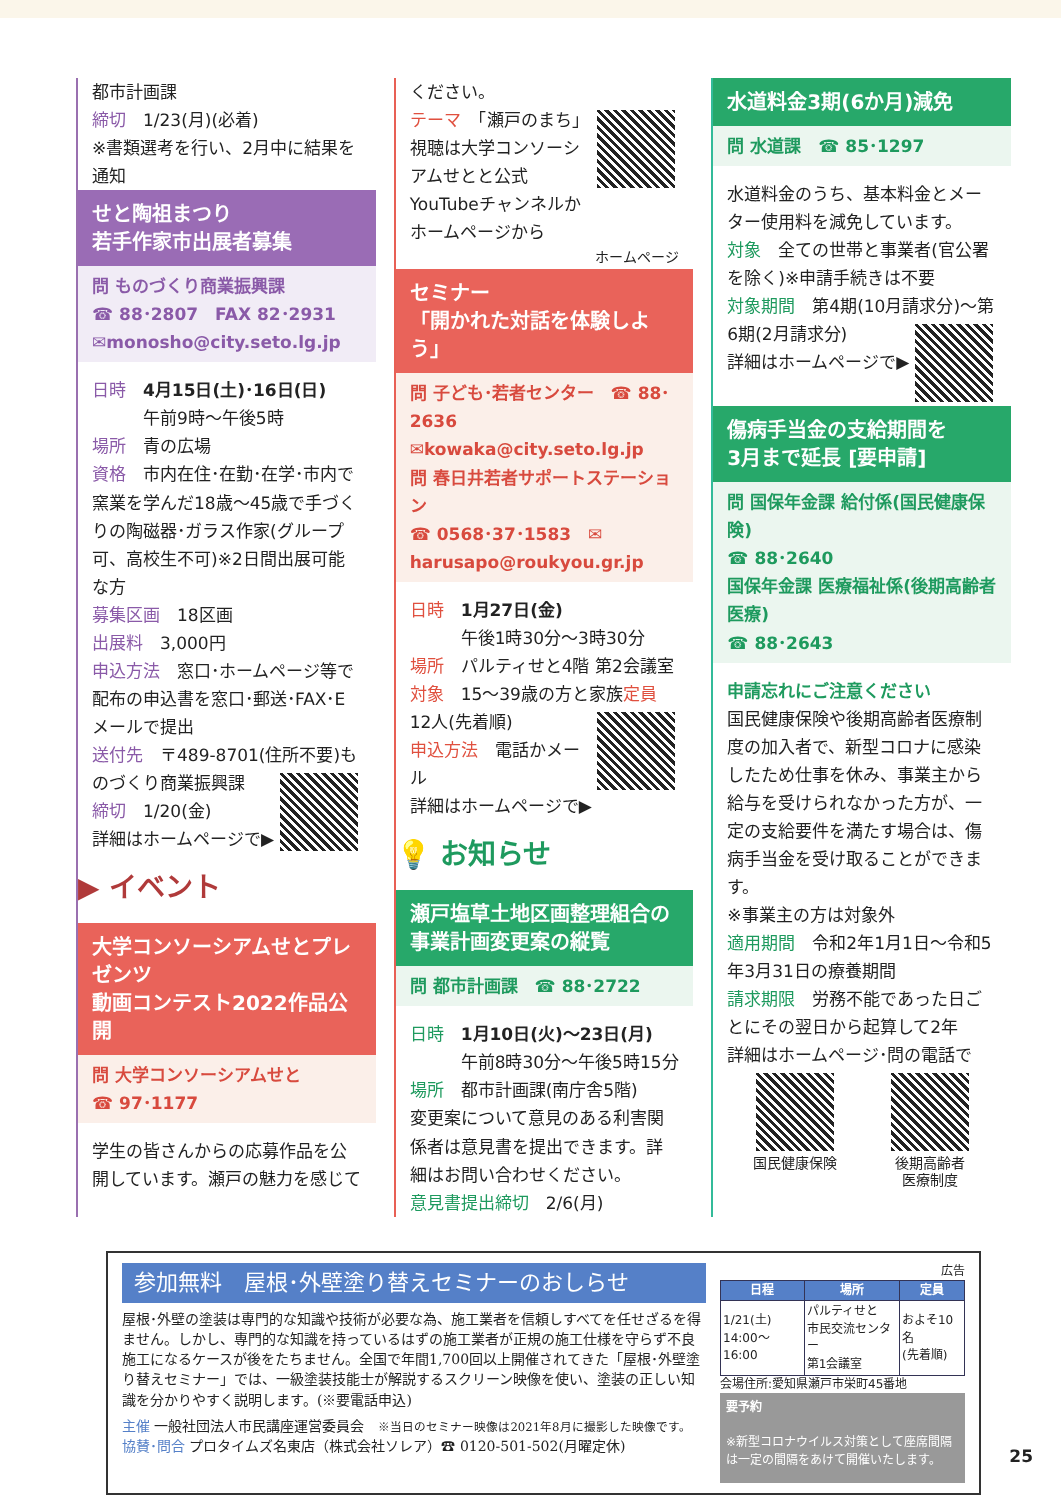都市計画課
締切　1/23(月)(必着)
※書類選考を行い、2月中に結果を通知
せと陶祖まつり
若手作家市出展者募集
問 ものづくり商業振興課
☎ 88･2807　FAX 82･2931
✉monosho@city.seto.lg.jp
日時　4月15日(土)･16日(日)
　　　午前9時～午後5時
場所　青の広場
資格　市内在住･在勤･在学･市内で窯業を学んだ18歳～45歳で手づくりの陶磁器･ガラス作家(グループ可、高校生不可)※2日間出展可能な方
募集区画　18区画
出展料　3,000円
申込方法　窓口･ホームページ等で配布の申込書を窓口･郵送･FAX･Eメールで提出
送付先　〒489-8701(住所不要)
ものづくり商業振興課
締切　1/20(金)
詳細はホームページで▶
▶ イベント
大学コンソーシアムせとプレゼンツ
動画コンテスト2022作品公開
問 大学コンソーシアムせと
☎ 97･1177
学生の皆さんからの応募作品を公開しています。瀬戸の魅力を感じて
ください。
テーマ　「瀬戸のまち」
視聴は大学コンソーシアムせとと公式YouTubeチャンネルかホームページから
ホームページ
セミナー
「開かれた対話を体験しよう」
問 子ども･若者センター　☎ 88･2636
✉kowaka@city.seto.lg.jp
問 春日井若者サポートステーション
☎ 0568･37･1583　✉ harusapo@roukyou.gr.jp
日時　1月27日(金)
　　　午後1時30分～3時30分
場所　パルティせと4階 第2会議室
対象　15～39歳の方と家族
定員　12人(先着順)
申込方法　電話かメール
詳細はホームページで▶
💡 お知らせ
瀬戸塩草土地区画整理組合の事業計画変更案の縦覧
問 都市計画課　☎ 88･2722
日時　1月10日(火)～23日(月)
　　　午前8時30分～午後5時15分
場所　都市計画課(南庁舎5階)
変更案について意見のある利害関係者は意見書を提出できます。詳細はお問い合わせください。
意見書提出締切　2/6(月)
水道料金3期(6か月)減免
問 水道課　☎ 85･1297
水道料金のうち、基本料金とメーター使用料を減免しています。
対象　全ての世帯と事業者(官公署を除く)※申請手続きは不要
対象期間　第4期(10月請求分)～
第6期(2月請求分)
詳細はホームページで▶
傷病手当金の支給期間を
3月まで延長 [要申請]
問 国保年金課 給付係(国民健康保険)
☎ 88･2640
国保年金課 医療福祉係(後期高齢者医療)
☎ 88･2643
申請忘れにご注意ください
国民健康保険や後期高齢者医療制度の加入者で、新型コロナに感染したため仕事を休み、事業主から給与を受けられなかった方が、一定の支給要件を満たす場合は、傷病手当金を受け取ることができます。
※事業主の方は対象外
適用期間　令和2年1月1日～令和5年3月31日の療養期間
請求期限　労務不能であった日ごとにその翌日から起算して2年
詳細はホームページ･問の電話で
国民健康保険 後期高齢者
医療制度
参加無料　屋根･外壁塗り替えセミナーのおしらせ
屋根･外壁の塗装は専門的な知識や技術が必要な為、施工業者を信頼しすべてを任せざるを得ません。しかし、専門的な知識を持っているはずの施工業者が正規の施工仕様を守らず不良施工になるケースが後をたちません。全国で年間1,700回以上開催されてきた「屋根･外壁塗り替えセミナー」では、一級塗装技能士が解説するスクリーン映像を使い、塗装の正しい知識を分かりやすく説明します。(※要電話申込)
主催 一般社団法人市民講座運営委員会　※当日のセミナー映像は2021年8月に撮影した映像です。
協賛･問合 プロタイムズ名東店（株式会社ソレア）☎ 0120-501-502(月曜定休)
広告
| 日程 | 場所 | 定員 |
| --- | --- | --- |
| 1/21(土) 14:00～16:00 | パルティせと 市民交流センター 第1会議室 | およそ10名 (先着順) |
会場住所:愛知県瀬戸市栄町45番地
要予約
※新型コロナウイルス対策として座席間隔は一定の間隔をあけて開催いたします。
25